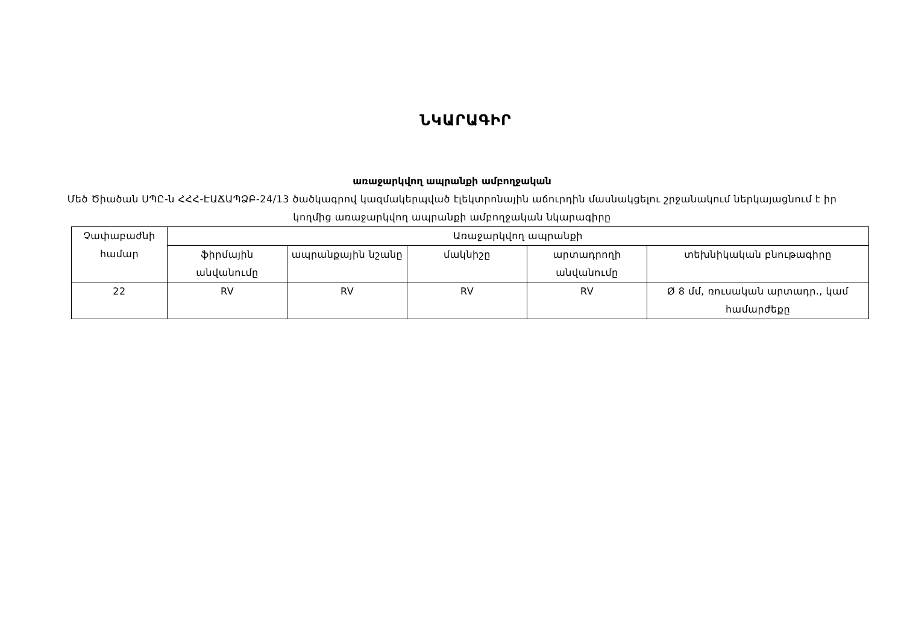ՆԿԱՐԱԳԻՐ
առաջարկվող ապրանքի ամբողջական
Մեծ Ծիածան ՍՊԸ-ն ՀՀՀ-ԷԱՃԱՊՁԲ-24/13 ծածկագրով կազմակերպված էլեկտրոնային աճուրդին մասնակցելու շրջանակում ներկայացնում է իր կողմից առաջարկվող ապրանքի ամբողջական նկարագիրը
| Չափաբաժնի համար | Առաջարկվող ապրանքի | | | | |
| | ֆիրմային անվանումը | ապրանքային նշանը | մակնիշը | արտադրողի անվանումը | տեխնիկական բնութագիրը |
| 22 | RV | RV | RV | RV | Ø 8 մմ, ռուսական արտադր., կամ համարժեքը |